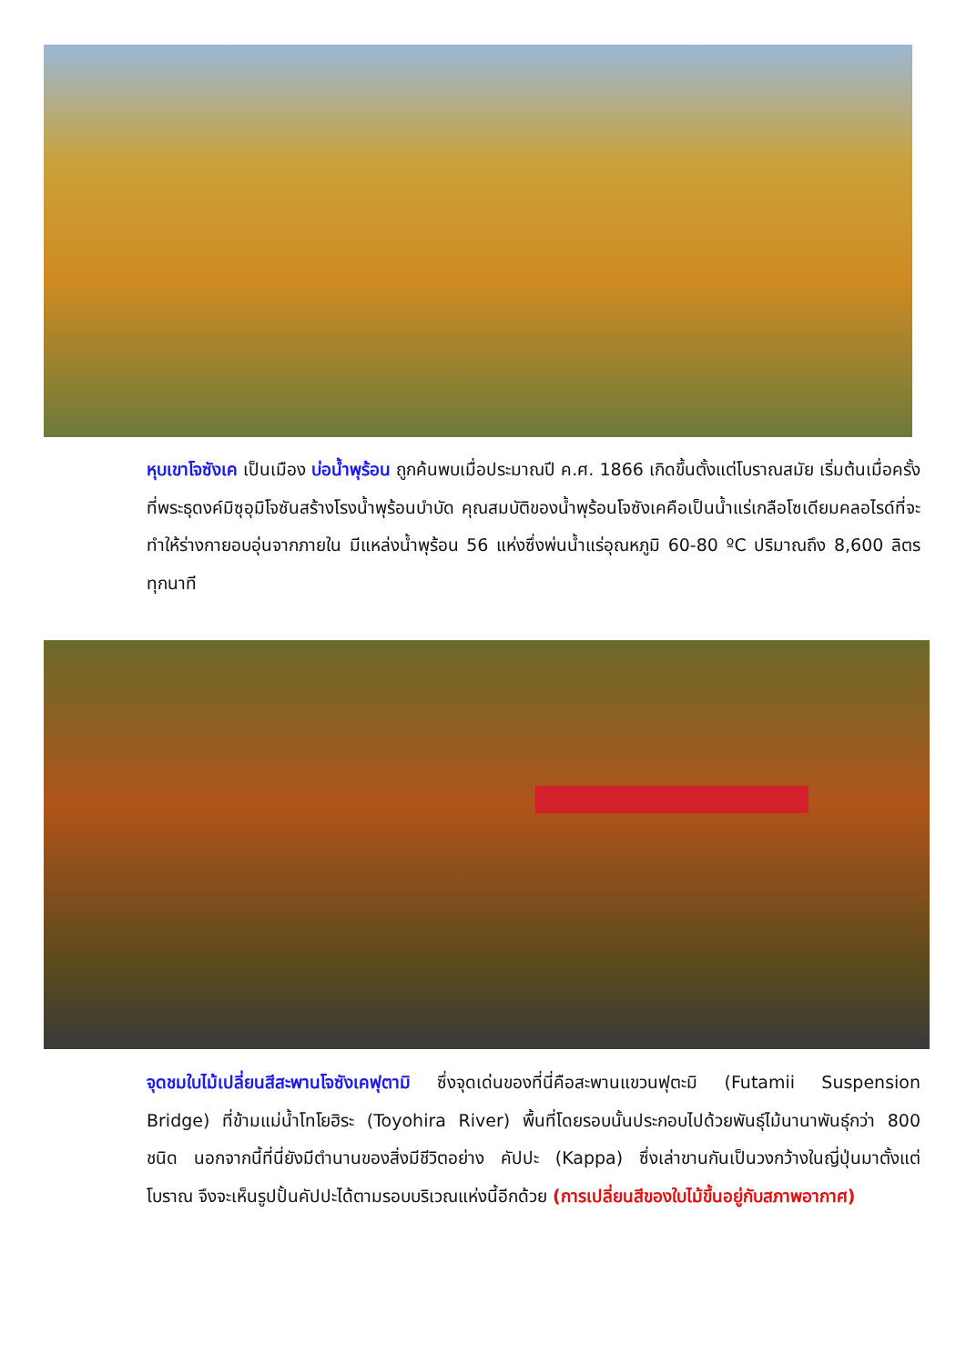หุบเขาโจซังเค เป็นเมือง บ่อน้ำพุร้อน ถูกค้นพบเมื่อประมาณปี ค.ศ. 1866 เกิดขึ้นตั้งแต่โบราณสมัย เริ่มต้นเมื่อครั้งที่พระธุดงค์มิซุอุมิโจซันสร้างโรงน้ำพุร้อนบำบัด คุณสมบัติของน้ำพุร้อนโจซังเคคือเป็นน้ำแร่เกลือโซเดียมคลอไรด์ที่จะทำให้ร่างกายอบอุ่นจากภายใน มีแหล่งน้ำพุร้อน 56 แห่งซึ่งพ่นน้ำแร่อุณหภูมิ 60-80 ºC ปริมาณถึง 8,600 ลิตรทุกนาที
จุดชมใบไม้เปลี่ยนสีสะพานโจซังเคฟุตามิ ซึ่งจุดเด่นของที่นี่คือสะพานแขวนฟุตะมิ (Futamii Suspension Bridge) ที่ข้ามแม่น้ำโทโยฮิระ (Toyohira River) พื้นที่โดยรอบนั้นประกอบไปด้วยพันธุ์ไม้นานาพันธุ์กว่า 800 ชนิด นอกจากนี้ที่นี่ยังมีตำนานของสิ่งมีชีวิตอย่าง คัปปะ (Kappa) ซึ่งเล่าขานกันเป็นวงกว้างในญี่ปุ่นมาตั้งแต่โบราณ จึงจะเห็นรูปปั้นคัปปะได้ตามรอบบริเวณแห่งนี้อีกด้วย (การเปลี่ยนสีของใบไม้ขึ้นอยู่กับสภาพอากาศ)